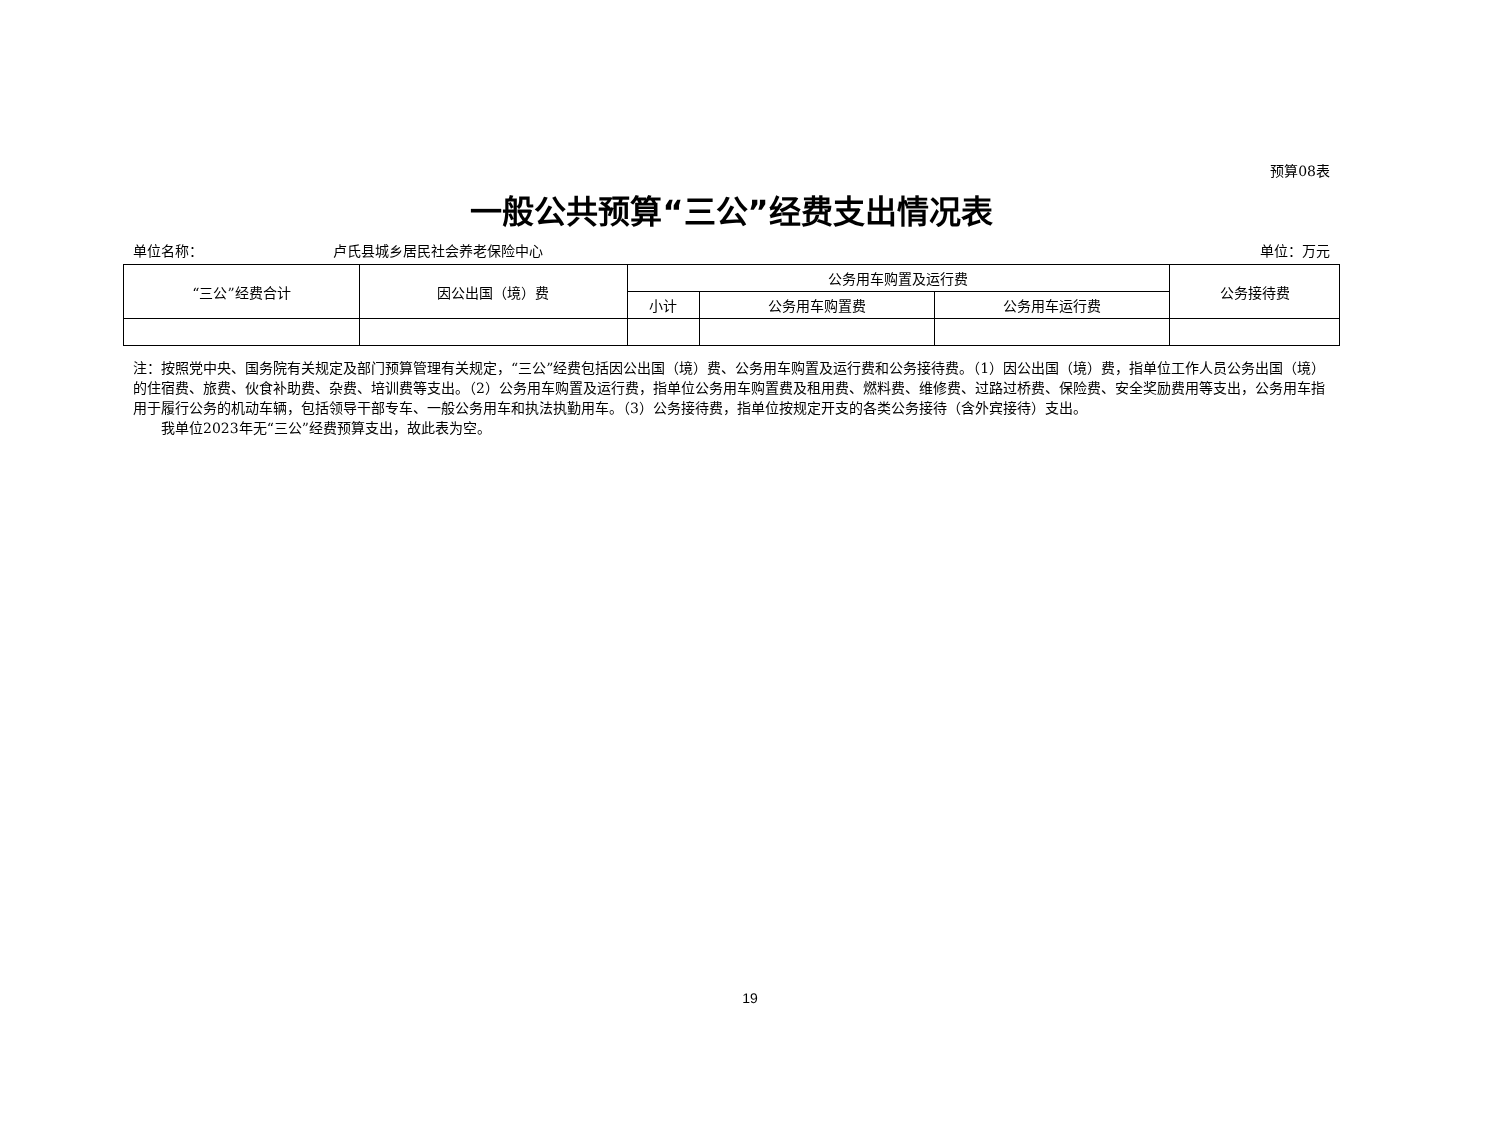预算08表
一般公共预算“三公”经费支出情况表
单位名称： 卢氏县城乡居民社会养老保险中心 单位：万元
| “三公”经费合计 | 因公出国（境）费 | 公务用车购置及运行费 | | | 公务接待费 |
| --- | --- | --- | --- | --- | --- |
| | | 小计 | 公务用车购置费 | 公务用车运行费 | |
注：按照党中央、国务院有关规定及部门预算管理有关规定，“三公”经费包括因公出国（境）费、公务用车购置及运行费和公务接待费。（1）因公出国（境）费，指单位工作人员公务出国（境）的住宿费、旅费、伙食补助费、杂费、培训费等支出。（2）公务用车购置及运行费，指单位公务用车购置费及租用费、燃料费、维修费、过路过桥费、保险费、安全奖励费用等支出，公务用车指用于履行公务的机动车辆，包括领导干部专车、一般公务用车和执法执勤用车。（3）公务接待费，指单位按规定开支的各类公务接待（含外宾接待）支出。
  我单位2023年无“三公”经费预算支出，故此表为空。
19